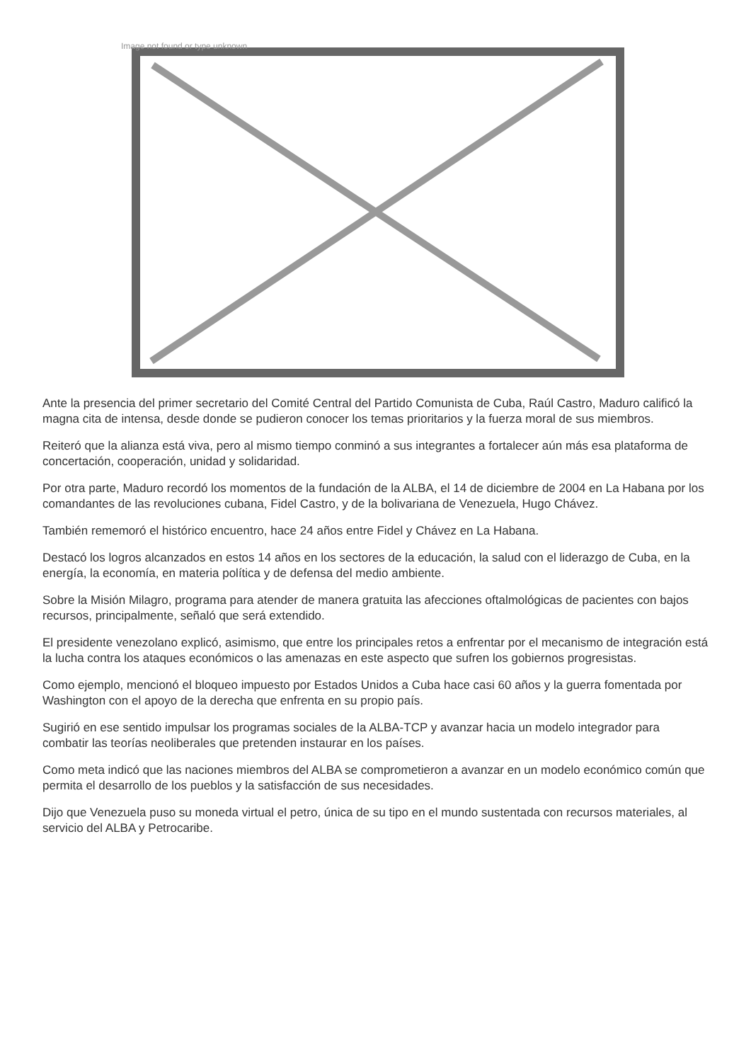Image not found or type unknown
Ante la presencia del primer secretario del Comité Central del Partido Comunista de Cuba, Raúl Castro, Maduro calificó la magna cita de intensa, desde donde se pudieron conocer los temas prioritarios y la fuerza moral de sus miembros.
Reiteró que la alianza está viva, pero al mismo tiempo conminó a sus integrantes a fortalecer aún más esa plataforma de concertación, cooperación, unidad y solidaridad.
Por otra parte, Maduro recordó los momentos de la fundación de la ALBA, el 14 de diciembre de 2004 en La Habana por los comandantes de las revoluciones cubana, Fidel Castro, y de la bolivariana de Venezuela, Hugo Chávez.
También rememoró el histórico encuentro, hace 24 años entre Fidel y Chávez en La Habana.
Destacó los logros alcanzados en estos 14 años en los sectores de la educación, la salud con el liderazgo de Cuba, en la energía, la economía, en materia política y de defensa del medio ambiente.
Sobre la Misión Milagro, programa para atender de manera gratuita las afecciones oftalmológicas de pacientes con bajos recursos, principalmente, señaló que será extendido.
El presidente venezolano explicó, asimismo, que entre los principales retos a enfrentar por el mecanismo de integración está la lucha contra los ataques económicos o las amenazas en este aspecto que sufren los gobiernos progresistas.
Como ejemplo, mencionó el bloqueo impuesto por Estados Unidos a Cuba hace casi 60 años y la guerra fomentada por Washington con el apoyo de la derecha que enfrenta en su propio país.
Sugirió en ese sentido impulsar los programas sociales de la ALBA-TCP y avanzar hacia un modelo integrador para combatir las teorías neoliberales que pretenden instaurar en los países.
Como meta indicó que las naciones miembros del ALBA se comprometieron a avanzar en un modelo económico común que permita el desarrollo de los pueblos y la satisfacción de sus necesidades.
Dijo que Venezuela puso su moneda virtual el petro, única de su tipo en el mundo sustentada con recursos materiales, al servicio del ALBA y Petrocaribe.